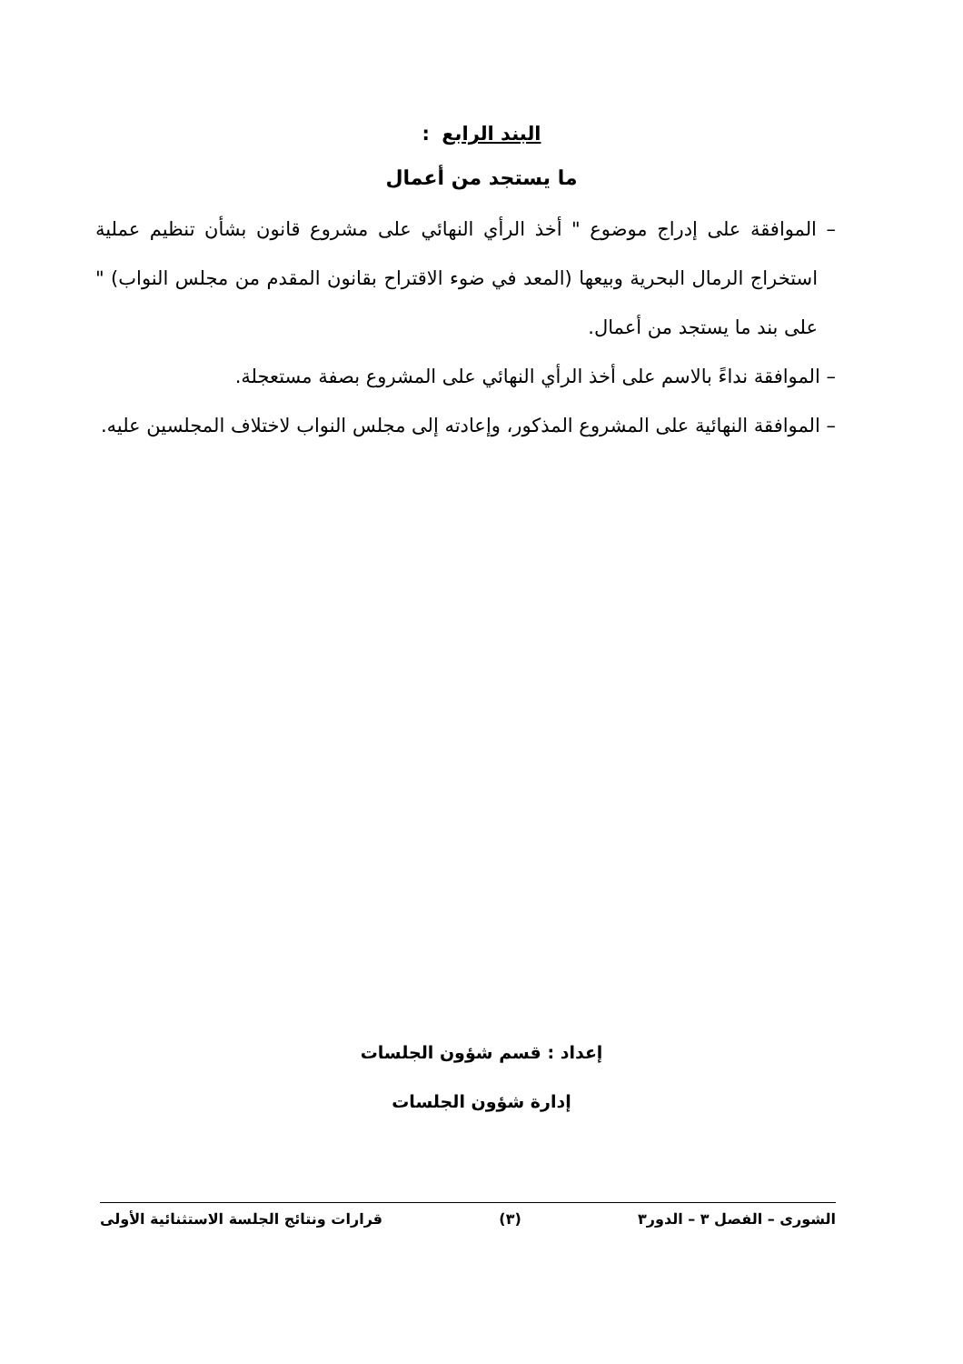البند الرابع :
ما يستجد من أعمال
– الموافقة على إدراج موضوع " أخذ الرأي النهائي على مشروع قانون بشأن تنظيم عملية استخراج الرمال البحرية وبيعها (المعد في ضوء الاقتراح بقانون المقدم من مجلس النواب) " على بند ما يستجد من أعمال.
– الموافقة نداءً بالاسم على أخذ الرأي النهائي على المشروع بصفة مستعجلة.
– الموافقة النهائية على المشروع المذكور، وإعادته إلى مجلس النواب لاختلاف المجلسين عليه.
إعداد : قسم شؤون الجلسات
إدارة شؤون الجلسات
الشورى – الفصل ٣ – الدور٣ (٣) قرارات ونتائج الجلسة الاستثنائية الأولى